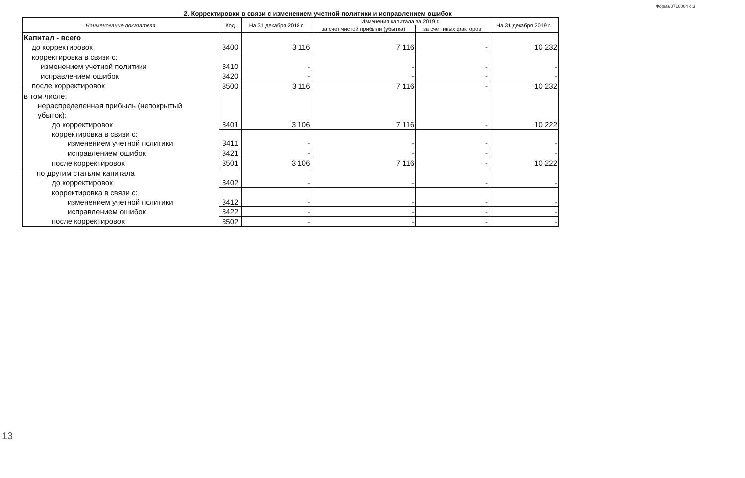Форма 0710004 с.3
2. Корректировки в связи с изменением учетной политики и исправлением ошибок
| Наименование показателя | Код | На 31 декабря 2018 г. | Изменения капитала за 2019 г. | | На 31 декабря 2019 г. |
| --- | --- | --- | --- | --- | --- |
| | | | за счет чистой прибыли (убытка) | за счет иных факторов | |
| Капитал - всего | | | | | |
| до корректировок | 3400 | 3 116 | 7 116 | - | 10 232 |
| корректировка в связи с: | | | | | |
| изменением учетной политики | 3410 | - | - | - | - |
| исправлением ошибок | 3420 | - | - | - | - |
| после корректировок | 3500 | 3 116 | 7 116 | - | 10 232 |
| в том числе: нераспределенная прибыль (непокрытый убыток): | | | | | |
| до корректировок | 3401 | 3 106 | 7 116 | - | 10 222 |
| корректировка в связи с: | | | | | |
| изменением учетной политики | 3411 | - | - | - | - |
| исправлением ошибок | 3421 | - | - | - | - |
| после корректировок | 3501 | 3 106 | 7 116 | - | 10 222 |
| по другим статьям капитала | | | | | |
| до корректировок | 3402 | - | - | - | - |
| корректировка в связи с: | | | | | |
| изменением учетной политики | 3412 | - | - | - | - |
| исправлением ошибок | 3422 | - | - | - | - |
| после корректировок | 3502 | - | - | - | - |
13